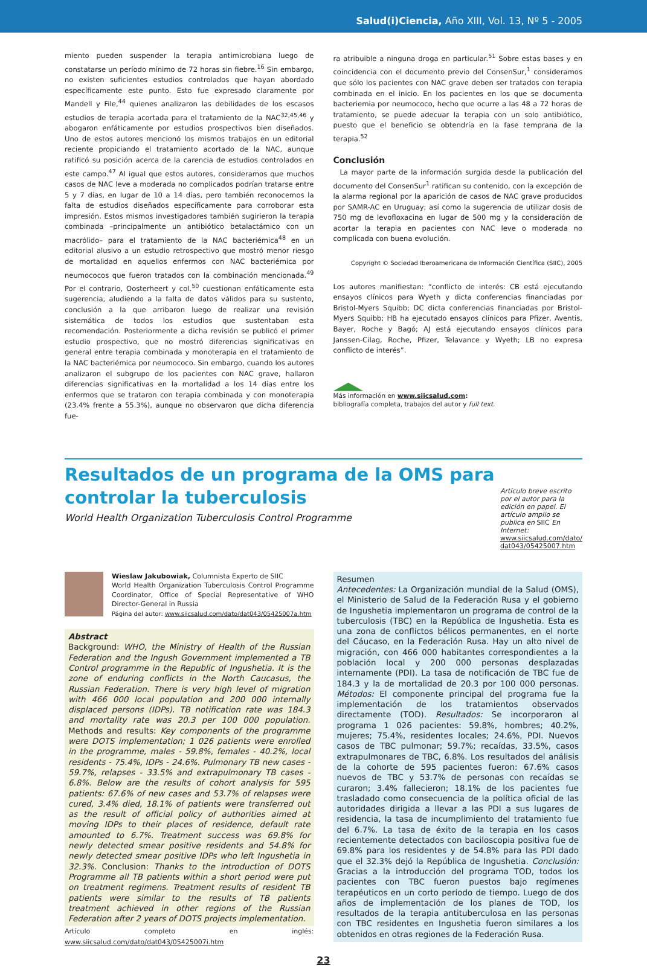Salud(i)Ciencia, Año XIII, Vol. 13, Nº 5 - 2005
miento pueden suspender la terapia antimicrobiana luego de constatarse un período mínimo de 72 horas sin fiebre.<sup>16</sup> Sin embargo, no existen suficientes estudios controlados que hayan abordado específicamente este punto. Esto fue expresado claramente por Mandell y File,<sup>44</sup> quienes analizaron las debilidades de los escasos estudios de terapia acortada para el tratamiento de la NAC<sup>32,45,46</sup> y abogaron enfáticamente por estudios prospectivos bien diseñados. Uno de estos autores mencionó los mismos trabajos en un editorial reciente propiciando el tratamiento acortado de la NAC, aunque ratificó su posición acerca de la carencia de estudios controlados en este campo.<sup>47</sup> Al igual que estos autores, consideramos que muchos casos de NAC leve a moderada no complicados podrían tratarse entre 5 y 7 días, en lugar de 10 a 14 días, pero también reconocemos la falta de estudios diseñados específicamente para corroborar esta impresión. Estos mismos investigadores también sugirieron la terapia combinada –principalmente un antibiótico betalactámico con un macrólido– para el tratamiento de la NAC bacteriémica<sup>48</sup> en un editorial alusivo a un estudio retrospectivo que mostró menor riesgo de mortalidad en aquellos enfermos con NAC bacteriémica por neumococos que fueron tratados con la combinación mencionada.<sup>49</sup> Por el contrario, Oosterheert y col.<sup>50</sup> cuestionan enfáticamente esta sugerencia, aludiendo a la falta de datos válidos para su sustento, conclusión a la que arribaron luego de realizar una revisión sistemática de todos los estudios que sustentaban esta recomendación. Posteriormente a dicha revisión se publicó el primer estudio prospectivo, que no mostró diferencias significativas en general entre terapia combinada y monoterapia en el tratamiento de la NAC bacteriémica por neumococo. Sin embargo, cuando los autores analizaron el subgrupo de los pacientes con NAC grave, hallaron diferencias significativas en la mortalidad a los 14 días entre los enfermos que se trataron con terapia combinada y con monoterapia (23.4% frente a 55.3%), aunque no observaron que dicha diferencia fue-
ra atribuible a ninguna droga en particular.<sup>51</sup> Sobre estas bases y en coincidencia con el documento previo del ConsenSur,<sup>1</sup> consideramos que sólo los pacientes con NAC grave deben ser tratados con terapia combinada en el inicio. En los pacientes en los que se documenta bacteriemia por neumococo, hecho que ocurre a las 48 a 72 horas de tratamiento, se puede adecuar la terapia con un solo antibiótico, puesto que el beneficio se obtendría en la fase temprana de la terapia.<sup>52</sup>
Conclusión
La mayor parte de la información surgida desde la publicación del documento del ConsenSur<sup>1</sup> ratifican su contenido, con la excepción de la alarma regional por la aparición de casos de NAC grave producidos por SAMR-AC en Uruguay; así como la sugerencia de utilizar dosis de 750 mg de levofloxacina en lugar de 500 mg y la consideración de acortar la terapia en pacientes con NAC leve o moderada no complicada con buena evolución.
Copyright © Sociedad Iberoamericana de Información Científica (SIIC), 2005
Los autores manifiestan: “conflicto de interés: CB está ejecutando ensayos clínicos para Wyeth y dicta conferencias financiadas por Bristol-Myers Squibb; DC dicta conferencias financiadas por Bristol-Myers Squibb; HB ha ejecutado ensayos clínicos para Pfizer, Aventis, Bayer, Roche y Bagó; AJ está ejecutando ensayos clínicos para Janssen-Cilag, Roche, Pfizer, Telavance y Wyeth; LB no expresa conflicto de interés”.
Más información en www.siicsalud.com:
bibliografía completa, trabajos del autor y full text.
Resultados de un programa de la OMS para controlar la tuberculosis
World Health Organization Tuberculosis Control Programme
Artículo breve escrito por el autor para la edición en papel. El artículo amplio se publica en SIIC En Internet:
www.siicsalud.com/dato/ dat043/05425007.htm
Wieslaw Jakubowiak, Columnista Experto de SIIC
World Health Organization Tuberculosis Control Programme Coordinator, Office of Special Representative of WHO Director-General in Russia
Página del autor: www.siicsalud.com/dato/dat043/05425007a.htm
Abstract
Background: WHO, the Ministry of Health of the Russian Federation and the Ingush Government implemented a TB Control programme in the Republic of Ingushetia. It is the zone of enduring conflicts in the North Caucasus, the Russian Federation. There is very high level of migration with 466 000 local population and 200 000 internally displaced persons (IDPs). TB notification rate was 184.3 and mortality rate was 20.3 per 100 000 population. Methods and results: Key components of the programme were DOTS implementation; 1 026 patients were enrolled in the programme, males - 59.8%, females - 40.2%, local residents - 75.4%, IDPs - 24.6%. Pulmonary TB new cases - 59.7%, relapses - 33.5% and extrapulmonary TB cases - 6.8%. Below are the results of cohort analysis for 595 patients: 67.6% of new cases and 53.7% of relapses were cured, 3.4% died, 18.1% of patients were transferred out as the result of official policy of authorities aimed at moving IDPs to their places of residence, default rate amounted to 6.7%. Treatment success was 69.8% for newly detected smear positive residents and 54.8% for newly detected smear positive IDPs who left Ingushetia in 32.3%. Conclusion: Thanks to the introduction of DOTS Programme all TB patients within a short period were put on treatment regimens. Treatment results of resident TB patients were similar to the results of TB patients treatment achieved in other regions of the Russian Federation after 2 years of DOTS projects implementation.
Artículo completo en inglés: www.siicsalud.com/dato/dat043/05425007i.htm
Resumen
Antecedentes: La Organización mundial de la Salud (OMS), el Ministerio de Salud de la Federación Rusa y el gobierno de Ingushetia implementaron un programa de control de la tuberculosis (TBC) en la República de Ingushetia. Esta es una zona de conflictos bélicos permanentes, en el norte del Cáucaso, en la Federación Rusa. Hay un alto nivel de migración, con 466 000 habitantes correspondientes a la población local y 200 000 personas desplazadas internamente (PDI). La tasa de notificación de TBC fue de 184.3 y la de mortalidad de 20.3 por 100 000 personas. Métodos: El componente principal del programa fue la implementación de los tratamientos observados directamente (TOD). Resultados: Se incorporaron al programa 1 026 pacientes: 59.8%, hombres; 40.2%, mujeres; 75.4%, residentes locales; 24.6%, PDI. Nuevos casos de TBC pulmonar; 59.7%; recaídas, 33.5%, casos extrapulmonares de TBC, 6.8%. Los resultados del análisis de la cohorte de 595 pacientes fueron: 67.6% casos nuevos de TBC y 53.7% de personas con recaídas se curaron; 3.4% fallecieron; 18.1% de los pacientes fue trasladado como consecuencia de la política oficial de las autoridades dirigida a llevar a las PDI a sus lugares de residencia, la tasa de incumplimiento del tratamiento fue del 6.7%. La tasa de éxito de la terapia en los casos recientemente detectados con baciloscopia positiva fue de 69.8% para los residentes y de 54.8% para las PDI dado que el 32.3% dejó la República de Ingushetia. Conclusión: Gracias a la introducción del programa TOD, todos los pacientes con TBC fueron puestos bajo regímenes terapéuticos en un corto período de tiempo. Luego de dos años de implementación de los planes de TOD, los resultados de la terapia antituberculosa en las personas con TBC residentes en Ingushetia fueron similares a los obtenidos en otras regiones de la Federación Rusa.
23